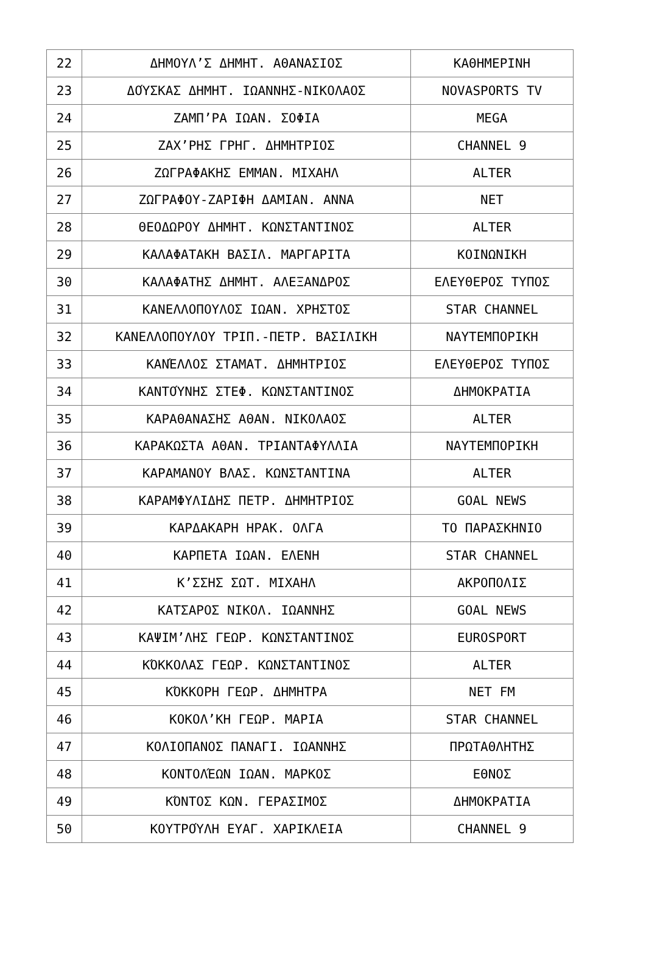| 22 | ΔΗΜΟΥΛ’Σ ΔΗΜΗΤ. ΑΘΑΝΑΣΙΟΣ | ΚΑΘΗΜΕΡΙΝΗ |
| 23 | ΔΟΎΣΚΑΣ ΔΗΜΗΤ. ΙΩΑΝΝΗΣ-ΝΙΚΟΛΑΟΣ | NOVASPORTS TV |
| 24 | ΖΑΜΠ’ΡΑ ΙΩΑΝ. ΣΟΦΙΑ | MEGA |
| 25 | ΖΑΧ’ΡΗΣ ΓΡΗΓ. ΔΗΜΗΤΡΙΟΣ | CHANNEL 9 |
| 26 | ΖΩΓΡΑΦΑΚΗΣ ΕΜΜΑΝ. ΜΙΧΑΗΛ | ALTER |
| 27 | ΖΩΓΡΑΦΟΥ-ΖΑΡΙΦΗ ΔΑΜΙΑΝ. ΑΝΝΑ | NET |
| 28 | ΘΕΟΔΩΡΟΥ ΔΗΜΗΤ. ΚΩΝΣΤΑΝΤΙΝΟΣ | ALTER |
| 29 | ΚΑΛΑΦΑΤΑΚΗ ΒΑΣΙΛ. ΜΑΡΓΑΡΙΤΑ | ΚΟΙΝΩΝΙΚΗ |
| 30 | ΚΑΛΑΦΑΤΗΣ ΔΗΜΗΤ. ΑΛΕΞΑΝΔΡΟΣ | ΕΛΕΥΘΕΡΟΣ ΤΥΠΟΣ |
| 31 | ΚΑΝΕΛΛΟΠΟΥΛΟΣ ΙΩΑΝ. ΧΡΗΣΤΟΣ | STAR CHANNEL |
| 32 | ΚΑΝΕΛΛΟΠΟΥΛΟΥ ΤΡΙΠ.-ΠΕΤΡ. ΒΑΣΙΛΙΚΗ | ΝΑΥΤΕΜΠΟΡΙΚΗ |
| 33 | ΚΑΝΈΛΛΟΣ ΣΤΑΜΑΤ. ΔΗΜΗΤΡΙΟΣ | ΕΛΕΥΘΕΡΟΣ ΤΥΠΟΣ |
| 34 | ΚΑΝΤΟΎΝΗΣ ΣΤΕΦ. ΚΩΝΣΤΑΝΤΙΝΟΣ | ΔΗΜΟΚΡΑΤΙΑ |
| 35 | ΚΑΡΑΘΑΝΑΣΗΣ ΑΘΑΝ. ΝΙΚΟΛΑΟΣ | ALTER |
| 36 | ΚΑΡΑΚΩΣΤΑ ΑΘΑΝ. ΤΡΙΑΝΤΑΦΥΛΛΙΑ | ΝΑΥΤΕΜΠΟΡΙΚΗ |
| 37 | ΚΑΡΑΜΑΝΟΥ ΒΛΑΣ. ΚΩΝΣΤΑΝΤΙΝΑ | ALTER |
| 38 | ΚΑΡΑΜΦΥΛΙΔΗΣ ΠΕΤΡ. ΔΗΜΗΤΡΙΟΣ | GOAL NEWS |
| 39 | ΚΑΡΔΑΚΑΡΗ ΗΡΑΚ. ΟΛΓΑ | ΤΟ ΠΑΡΑΣΚΗΝΙΟ |
| 40 | ΚΑΡΠΕΤΑ ΙΩΑΝ. ΕΛΕΝΗ | STAR CHANNEL |
| 41 | Κ’ΣΣΗΣ ΣΩΤ. ΜΙΧΑΗΛ | ΑΚΡΟΠΟΛΙΣ |
| 42 | ΚΑΤΣΑΡΟΣ ΝΙΚΟΛ. ΙΩΑΝΝΗΣ | GOAL NEWS |
| 43 | ΚΑΨΙΜ’ΛΗΣ ΓΕΩΡ. ΚΩΝΣΤΑΝΤΙΝΟΣ | EUROSPORT |
| 44 | ΚΌΚΚΟΛΑΣ ΓΕΩΡ. ΚΩΝΣΤΑΝΤΙΝΟΣ | ALTER |
| 45 | ΚΌΚΚΟΡΗ ΓΕΩΡ. ΔΗΜΗΤΡΑ | NET FM |
| 46 | ΚΟΚΟΛ’ΚΗ ΓΕΩΡ. ΜΑΡΙΑ | STAR CHANNEL |
| 47 | ΚΟΛΙΟΠΑΝΟΣ ΠΑΝΑΓΙ. ΙΩΑΝΝΗΣ | ΠΡΩΤΑΘΛΗΤΗΣ |
| 48 | ΚΟΝΤΟΛΈΩΝ ΙΩΑΝ. ΜΑΡΚΟΣ | ΕΘΝΟΣ |
| 49 | ΚΌΝΤΟΣ ΚΩΝ. ΓΕΡΑΣΙΜΟΣ | ΔΗΜΟΚΡΑΤΙΑ |
| 50 | ΚΟΥΤΡΟΎΛΗ ΕΥΑΓ. ΧΑΡΙΚΛΕΙΑ | CHANNEL 9 |